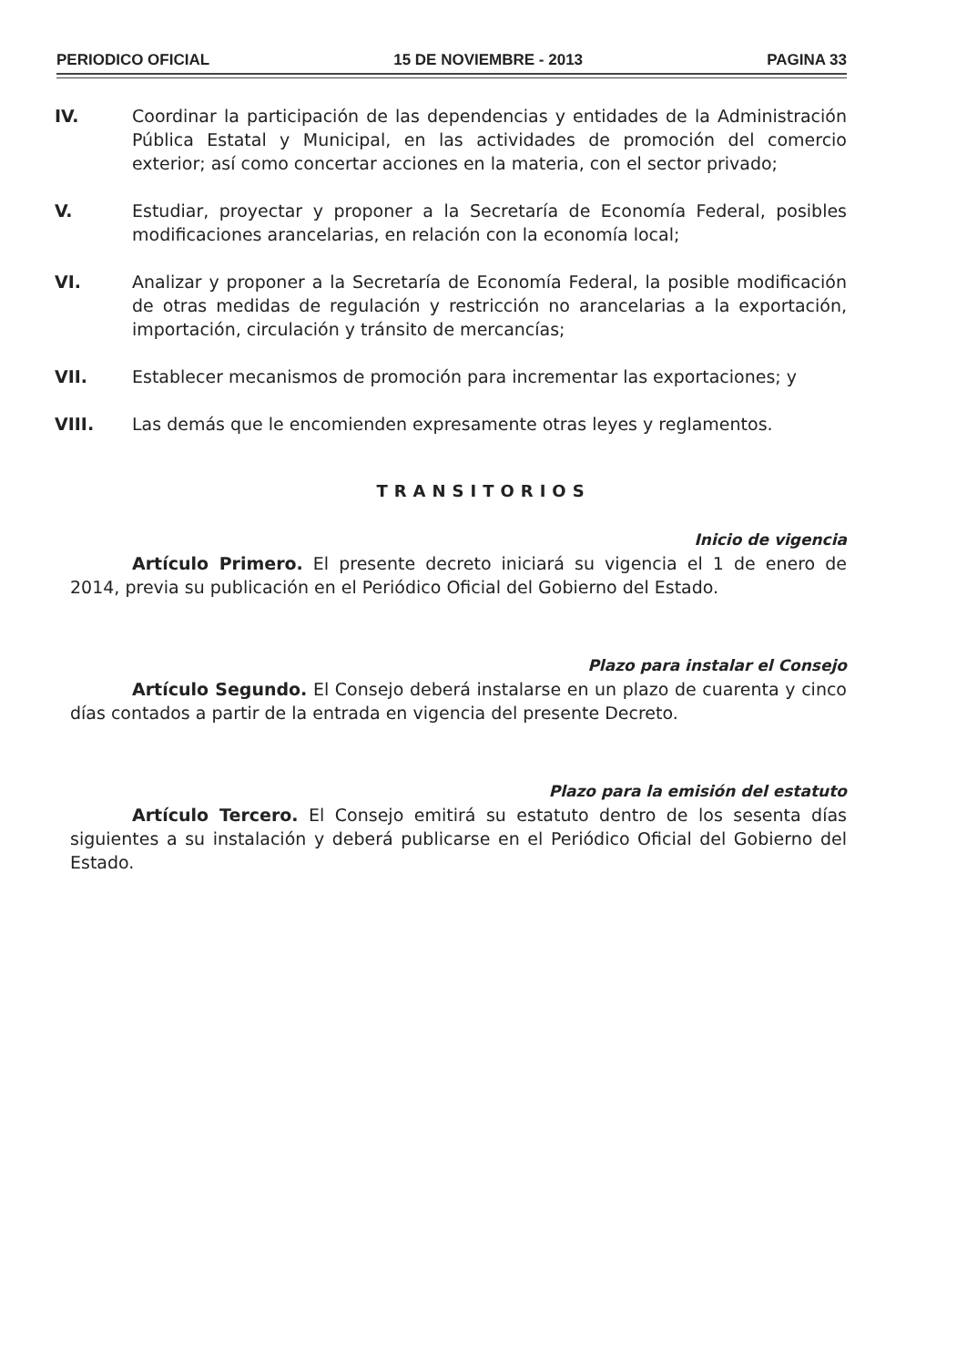PERIODICO OFICIAL 15 DE NOVIEMBRE - 2013 PAGINA 33
IV. Coordinar la participación de las dependencias y entidades de la Administración Pública Estatal y Municipal, en las actividades de promoción del comercio exterior; así como concertar acciones en la materia, con el sector privado;
V. Estudiar, proyectar y proponer a la Secretaría de Economía Federal, posibles modificaciones arancelarias, en relación con la economía local;
VI. Analizar y proponer a la Secretaría de Economía Federal, la posible modificación de otras medidas de regulación y restricción no arancelarias a la exportación, importación, circulación y tránsito de mercancías;
VII. Establecer mecanismos de promoción para incrementar las exportaciones; y
VIII. Las demás que le encomienden expresamente otras leyes y reglamentos.
TRANSITORIOS
Inicio de vigencia
Artículo Primero. El presente decreto iniciará su vigencia el 1 de enero de 2014, previa su publicación en el Periódico Oficial del Gobierno del Estado.
Plazo para instalar el Consejo
Artículo Segundo. El Consejo deberá instalarse en un plazo de cuarenta y cinco días contados a partir de la entrada en vigencia del presente Decreto.
Plazo para la emisión del estatuto
Artículo Tercero. El Consejo emitirá su estatuto dentro de los sesenta días siguientes a su instalación y deberá publicarse en el Periódico Oficial del Gobierno del Estado.